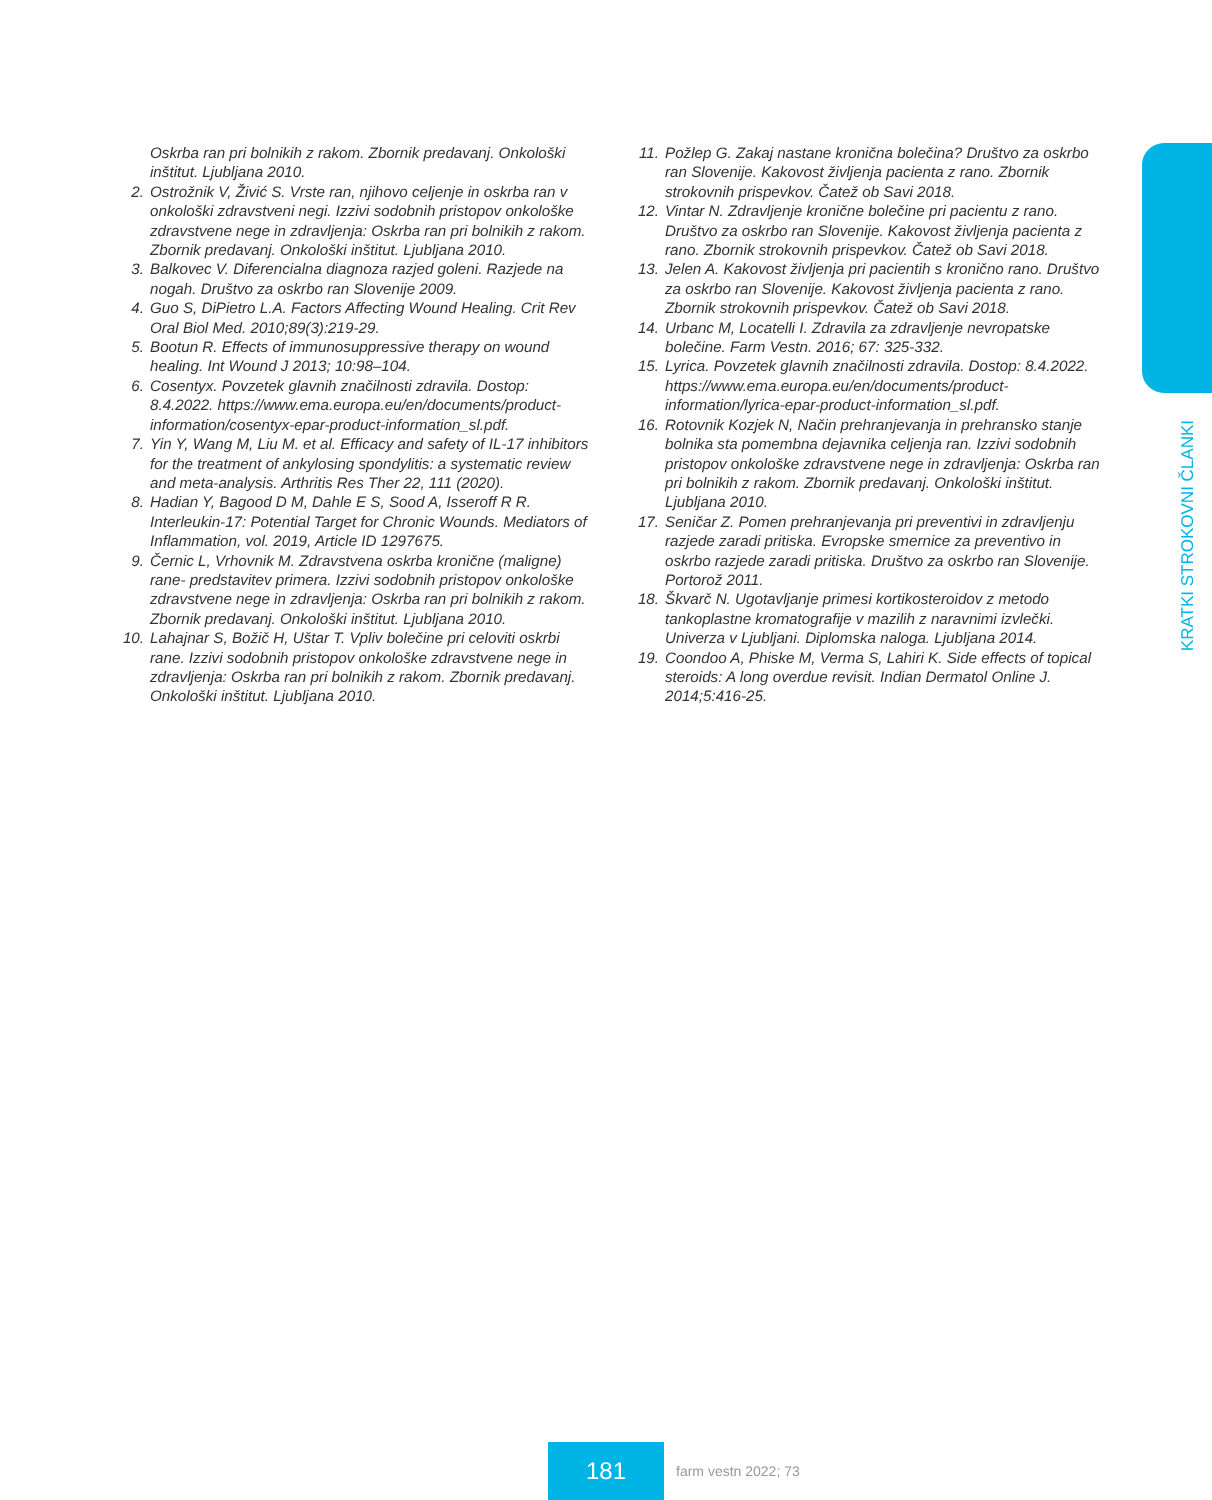Oskrba ran pri bolnikih z rakom. Zbornik predavanj. Onkološki inštitut. Ljubljana 2010.
2. Ostrožnik V, Živić S. Vrste ran, njihovo celjenje in oskrba ran v onkološki zdravstveni negi. Izzivi sodobnih pristopov onkološke zdravstvene nege in zdravljenja: Oskrba ran pri bolnikih z rakom. Zbornik predavanj. Onkološki inštitut. Ljubljana 2010.
3. Balkovec V. Diferencialna diagnoza razjed goleni. Razjede na nogah. Društvo za oskrbo ran Slovenije 2009.
4. Guo S, DiPietro L.A. Factors Affecting Wound Healing. Crit Rev Oral Biol Med. 2010;89(3):219-29.
5. Bootun R. Effects of immunosuppressive therapy on wound healing. Int Wound J 2013; 10:98–104.
6. Cosentyx. Povzetek glavnih značilnosti zdravila. Dostop: 8.4.2022. https://www.ema.europa.eu/en/documents/product-information/cosentyx-epar-product-information_sl.pdf.
7. Yin Y, Wang M, Liu M. et al. Efficacy and safety of IL-17 inhibitors for the treatment of ankylosing spondylitis: a systematic review and meta-analysis. Arthritis Res Ther 22, 111 (2020).
8. Hadian Y, Bagood D M, Dahle E S, Sood A, Isseroff R R. Interleukin-17: Potential Target for Chronic Wounds. Mediators of Inflammation, vol. 2019, Article ID 1297675.
9. Černic L, Vrhovnik M. Zdravstvena oskrba kronične (maligne) rane- predstavitev primera. Izzivi sodobnih pristopov onkološke zdravstvene nege in zdravljenja: Oskrba ran pri bolnikih z rakom. Zbornik predavanj. Onkološki inštitut. Ljubljana 2010.
10. Lahajnar S, Božič H, Uštar T. Vpliv bolečine pri celoviti oskrbi rane. Izzivi sodobnih pristopov onkološke zdravstvene nege in zdravljenja: Oskrba ran pri bolnikih z rakom. Zbornik predavanj. Onkološki inštitut. Ljubljana 2010.
11. Požlep G. Zakaj nastane kronična bolečina? Društvo za oskrbo ran Slovenije. Kakovost življenja pacienta z rano. Zbornik strokovnih prispevkov. Čatež ob Savi 2018.
12. Vintar N. Zdravljenje kronične bolečine pri pacientu z rano. Društvo za oskrbo ran Slovenije. Kakovost življenja pacienta z rano. Zbornik strokovnih prispevkov. Čatež ob Savi 2018.
13. Jelen A. Kakovost življenja pri pacientih s kronično rano. Društvo za oskrbo ran Slovenije. Kakovost življenja pacienta z rano. Zbornik strokovnih prispevkov. Čatež ob Savi 2018.
14. Urbanc M, Locatelli I. Zdravila za zdravljenje nevropatske bolečine. Farm Vestn. 2016; 67: 325-332.
15. Lyrica. Povzetek glavnih značilnosti zdravila. Dostop: 8.4.2022. https://www.ema.europa.eu/en/documents/product-information/lyrica-epar-product-information_sl.pdf.
16. Rotovnik Kozjek N, Način prehranjevanja in prehransko stanje bolnika sta pomembna dejavnika celjenja ran. Izzivi sodobnih pristopov onkološke zdravstvene nege in zdravljenja: Oskrba ran pri bolnikih z rakom. Zbornik predavanj. Onkološki inštitut. Ljubljana 2010.
17. Seničar Z. Pomen prehranjevanja pri preventivi in zdravljenju razjede zaradi pritiska. Evropske smernice za preventivo in oskrbo razjede zaradi pritiska. Društvo za oskrbo ran Slovenije. Portorož 2011.
18. Škvarč N. Ugotavljanje primesi kortikosteroidov z metodo tankoplastne kromatografije v mazilih z naravnimi izvlečki. Univerza v Ljubljani. Diplomska naloga. Ljubljana 2014.
19. Coondoo A, Phiske M, Verma S, Lahiri K. Side effects of topical steroids: A long overdue revisit. Indian Dermatol Online J. 2014;5:416-25.
KRATKI STROKOVNI ČLANKI
181
farm vestn 2022; 73